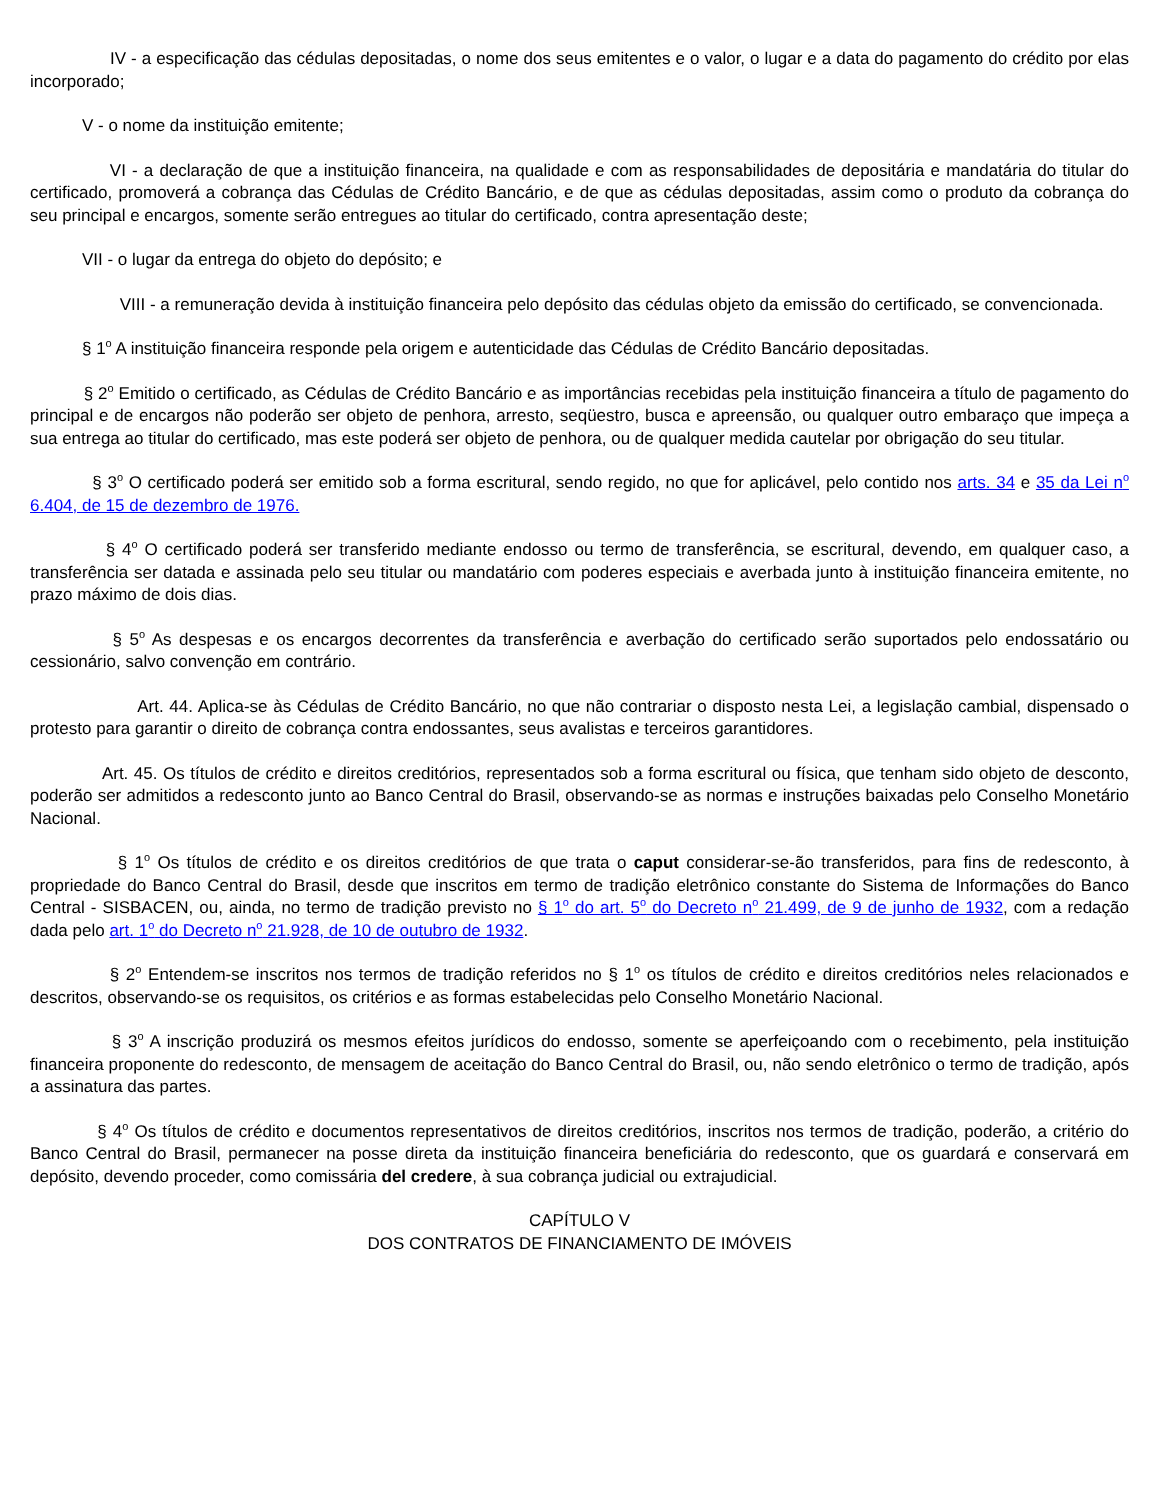IV - a especificação das cédulas depositadas, o nome dos seus emitentes e o valor, o lugar e a data do pagamento do crédito por elas incorporado;
V - o nome da instituição emitente;
VI - a declaração de que a instituição financeira, na qualidade e com as responsabilidades de depositária e mandatária do titular do certificado, promoverá a cobrança das Cédulas de Crédito Bancário, e de que as cédulas depositadas, assim como o produto da cobrança do seu principal e encargos, somente serão entregues ao titular do certificado, contra apresentação deste;
VII - o lugar da entrega do objeto do depósito; e
VIII - a remuneração devida à instituição financeira pelo depósito das cédulas objeto da emissão do certificado, se convencionada.
§ 1<sup>o</sup> A instituição financeira responde pela origem e autenticidade das Cédulas de Crédito Bancário depositadas.
§ 2<sup>o</sup> Emitido o certificado, as Cédulas de Crédito Bancário e as importâncias recebidas pela instituição financeira a título de pagamento do principal e de encargos não poderão ser objeto de penhora, arresto, seqüestro, busca e apreensão, ou qualquer outro embaraço que impeça a sua entrega ao titular do certificado, mas este poderá ser objeto de penhora, ou de qualquer medida cautelar por obrigação do seu titular.
§ 3<sup>o</sup> O certificado poderá ser emitido sob a forma escritural, sendo regido, no que for aplicável, pelo contido nos arts. 34 e 35 da Lei n<sup>o</sup> 6.404, de 15 de dezembro de 1976.
§ 4<sup>o</sup> O certificado poderá ser transferido mediante endosso ou termo de transferência, se escritural, devendo, em qualquer caso, a transferência ser datada e assinada pelo seu titular ou mandatário com poderes especiais e averbada junto à instituição financeira emitente, no prazo máximo de dois dias.
§ 5<sup>o</sup> As despesas e os encargos decorrentes da transferência e averbação do certificado serão suportados pelo endossatário ou cessionário, salvo convenção em contrário.
Art. 44. Aplica-se às Cédulas de Crédito Bancário, no que não contrariar o disposto nesta Lei, a legislação cambial, dispensado o protesto para garantir o direito de cobrança contra endossantes, seus avalistas e terceiros garantidores.
Art. 45. Os títulos de crédito e direitos creditórios, representados sob a forma escritural ou física, que tenham sido objeto de desconto, poderão ser admitidos a redesconto junto ao Banco Central do Brasil, observando-se as normas e instruções baixadas pelo Conselho Monetário Nacional.
§ 1<sup>o</sup> Os títulos de crédito e os direitos creditórios de que trata o caput considerar-se-ão transferidos, para fins de redesconto, à propriedade do Banco Central do Brasil, desde que inscritos em termo de tradição eletrônico constante do Sistema de Informações do Banco Central - SISBACEN, ou, ainda, no termo de tradição previsto no § 1<sup>o</sup> do art. 5<sup>o</sup> do Decreto n<sup>o</sup> 21.499, de 9 de junho de 1932, com a redação dada pelo art. 1<sup>o</sup> do Decreto n<sup>o</sup> 21.928, de 10 de outubro de 1932.
§ 2<sup>o</sup> Entendem-se inscritos nos termos de tradição referidos no § 1<sup>o</sup> os títulos de crédito e direitos creditórios neles relacionados e descritos, observando-se os requisitos, os critérios e as formas estabelecidas pelo Conselho Monetário Nacional.
§ 3<sup>o</sup> A inscrição produzirá os mesmos efeitos jurídicos do endosso, somente se aperfeiçoando com o recebimento, pela instituição financeira proponente do redesconto, de mensagem de aceitação do Banco Central do Brasil, ou, não sendo eletrônico o termo de tradição, após a assinatura das partes.
§ 4<sup>o</sup> Os títulos de crédito e documentos representativos de direitos creditórios, inscritos nos termos de tradição, poderão, a critério do Banco Central do Brasil, permanecer na posse direta da instituição financeira beneficiária do redesconto, que os guardará e conservará em depósito, devendo proceder, como comissária del credere, à sua cobrança judicial ou extrajudicial.
CAPÍTULO V
DOS CONTRATOS DE FINANCIAMENTO DE IMÓVEIS